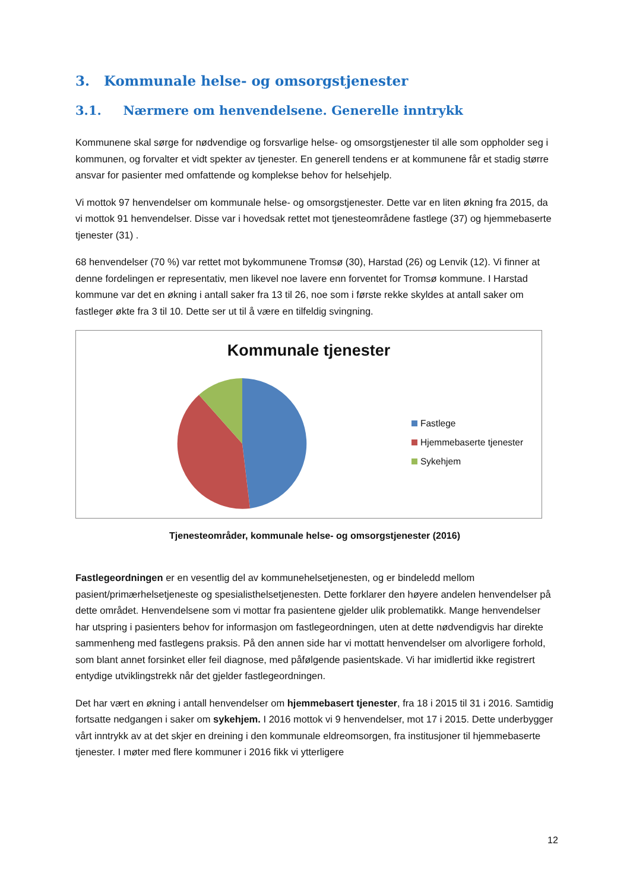3. Kommunale helse- og omsorgstjenester
3.1. Nærmere om henvendelsene. Generelle inntrykk
Kommunene skal sørge for nødvendige og forsvarlige helse- og omsorgstjenester til alle som oppholder seg i kommunen, og forvalter et vidt spekter av tjenester. En generell tendens er at kommunene får et stadig større ansvar for pasienter med omfattende og komplekse behov for helsehjelp.
Vi mottok 97 henvendelser om kommunale helse- og omsorgstjenester. Dette var en liten økning fra 2015, da vi mottok 91 henvendelser. Disse var i hovedsak rettet mot tjenesteområdene fastlege (37) og hjemmebaserte tjenester (31) .
68 henvendelser (70 %) var rettet mot bykommunene Tromsø (30), Harstad (26) og Lenvik (12). Vi finner at denne fordelingen er representativ, men likevel noe lavere enn forventet for Tromsø kommune. I Harstad kommune var det en økning i antall saker fra 13 til 26, noe som i første rekke skyldes at antall saker om fastleger økte fra 3 til 10. Dette ser ut til å være en tilfeldig svingning.
Kommunale tjenester
Fastlege
Hjemmebaserte tjenester
Sykehjem
Tjenesteområder, kommunale helse- og omsorgstjenester (2016)
Fastlegeordningen er en vesentlig del av kommunehelsetjenesten, og er bindeledd mellom pasient/primærhelsetjeneste og spesialisthelsetjenesten. Dette forklarer den høyere andelen henvendelser på dette området. Henvendelsene som vi mottar fra pasientene gjelder ulik problematikk. Mange henvendelser har utspring i pasienters behov for informasjon om fastlegeordningen, uten at dette nødvendigvis har direkte sammenheng med fastlegens praksis. På den annen side har vi mottatt henvendelser om alvorligere forhold, som blant annet forsinket eller feil diagnose, med påfølgende pasientskade. Vi har imidlertid ikke registrert entydige utviklingstrekk når det gjelder fastlegeordningen.
Det har vært en økning i antall henvendelser om hjemmebasert tjenester, fra 18 i 2015 til 31 i 2016. Samtidig fortsatte nedgangen i saker om sykehjem. I 2016 mottok vi 9 henvendelser, mot 17 i 2015. Dette underbygger vårt inntrykk av at det skjer en dreining i den kommunale eldreomsorgen, fra institusjoner til hjemmebaserte tjenester. I møter med flere kommuner i 2016 fikk vi ytterligere
12